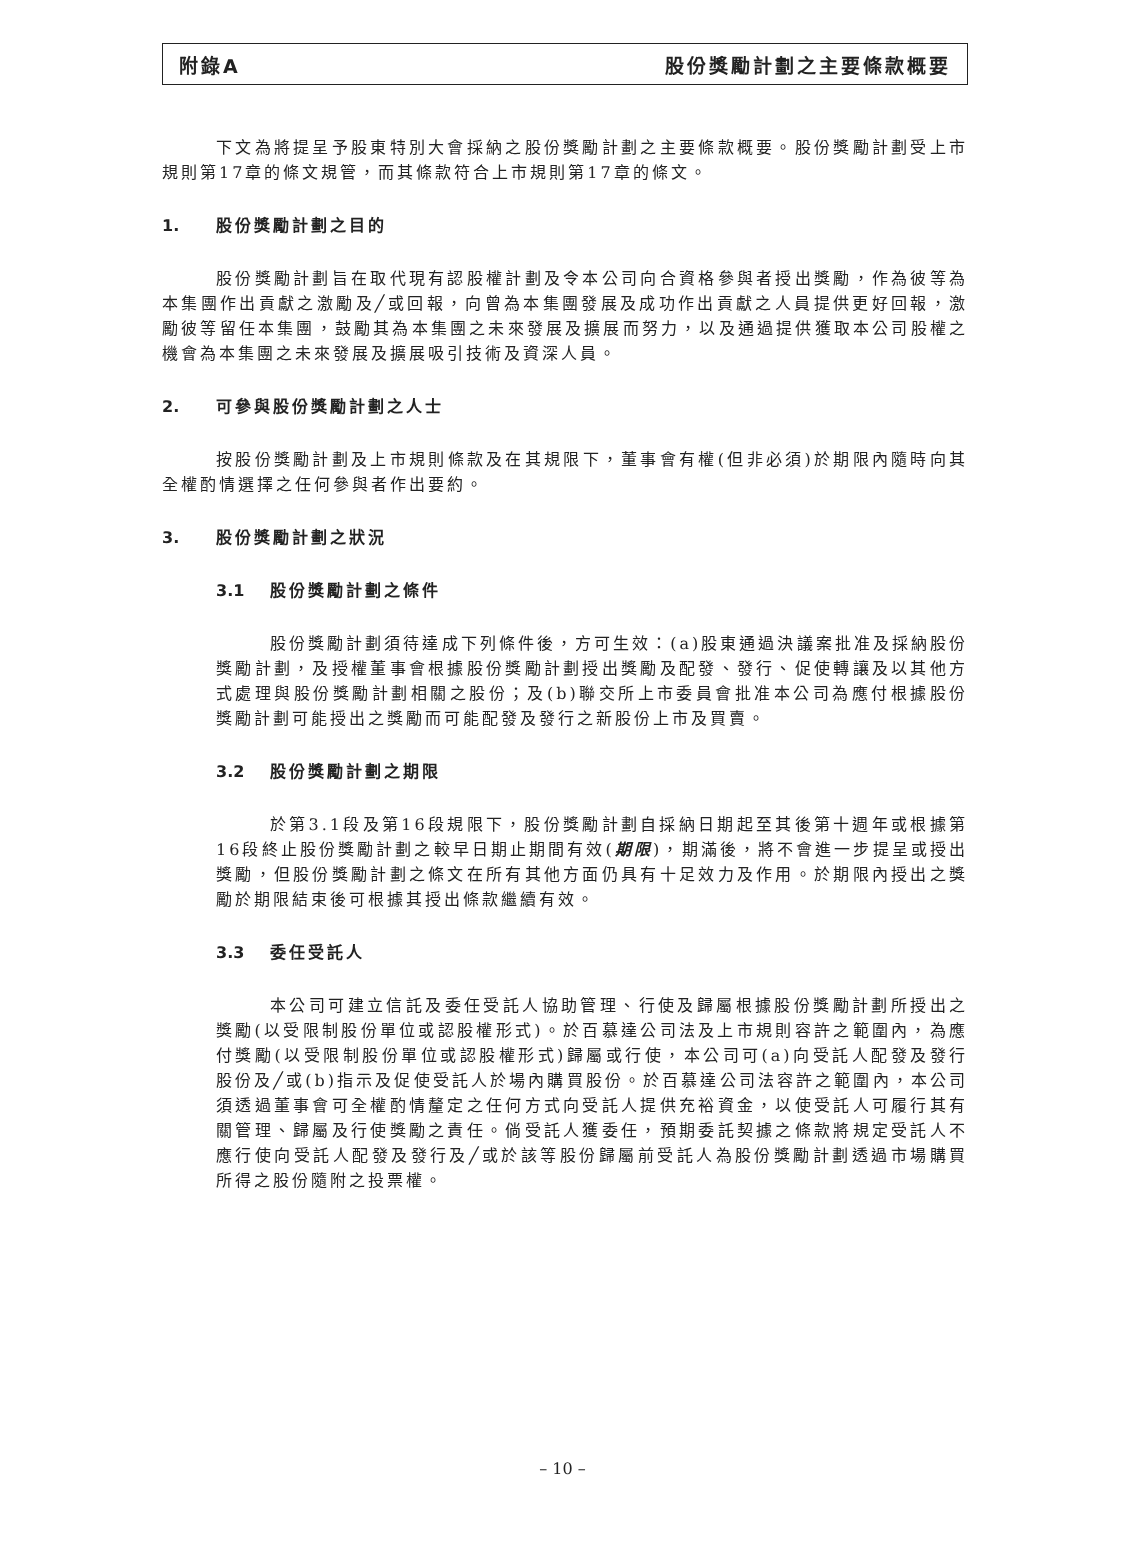附錄A 股份獎勵計劃之主要條款概要
下文為將提呈予股東特別大會採納之股份獎勵計劃之主要條款概要。股份獎勵計劃受上市規則第17章的條文規管，而其條款符合上市規則第17章的條文。
1. 股份獎勵計劃之目的
股份獎勵計劃旨在取代現有認股權計劃及令本公司向合資格參與者授出獎勵，作為彼等為本集團作出貢獻之激勵及╱或回報，向曾為本集團發展及成功作出貢獻之人員提供更好回報，激勵彼等留任本集團，鼓勵其為本集團之未來發展及擴展而努力，以及通過提供獲取本公司股權之機會為本集團之未來發展及擴展吸引技術及資深人員。
2. 可參與股份獎勵計劃之人士
按股份獎勵計劃及上市規則條款及在其規限下，董事會有權(但非必須)於期限內隨時向其全權酌情選擇之任何參與者作出要約。
3. 股份獎勵計劃之狀況
3.1 股份獎勵計劃之條件
股份獎勵計劃須待達成下列條件後，方可生效：(a)股東通過決議案批准及採納股份獎勵計劃，及授權董事會根據股份獎勵計劃授出獎勵及配發、發行、促使轉讓及以其他方式處理與股份獎勵計劃相關之股份；及(b)聯交所上市委員會批准本公司為應付根據股份獎勵計劃可能授出之獎勵而可能配發及發行之新股份上市及買賣。
3.2 股份獎勵計劃之期限
於第3.1段及第16段規限下，股份獎勵計劃自採納日期起至其後第十週年或根據第16段終止股份獎勵計劃之較早日期止期間有效(期限)，期滿後，將不會進一步提呈或授出獎勵，但股份獎勵計劃之條文在所有其他方面仍具有十足效力及作用。於期限內授出之獎勵於期限結束後可根據其授出條款繼續有效。
3.3 委任受託人
本公司可建立信託及委任受託人協助管理、行使及歸屬根據股份獎勵計劃所授出之獎勵(以受限制股份單位或認股權形式)。於百慕達公司法及上市規則容許之範圍內，為應付獎勵(以受限制股份單位或認股權形式)歸屬或行使，本公司可(a)向受託人配發及發行股份及╱或(b)指示及促使受託人於場內購買股份。於百慕達公司法容許之範圍內，本公司須透過董事會可全權酌情釐定之任何方式向受託人提供充裕資金，以使受託人可履行其有關管理、歸屬及行使獎勵之責任。倘受託人獲委任，預期委託契據之條款將規定受託人不應行使向受託人配發及發行及╱或於該等股份歸屬前受託人為股份獎勵計劃透過市場購買所得之股份隨附之投票權。
– 10 –